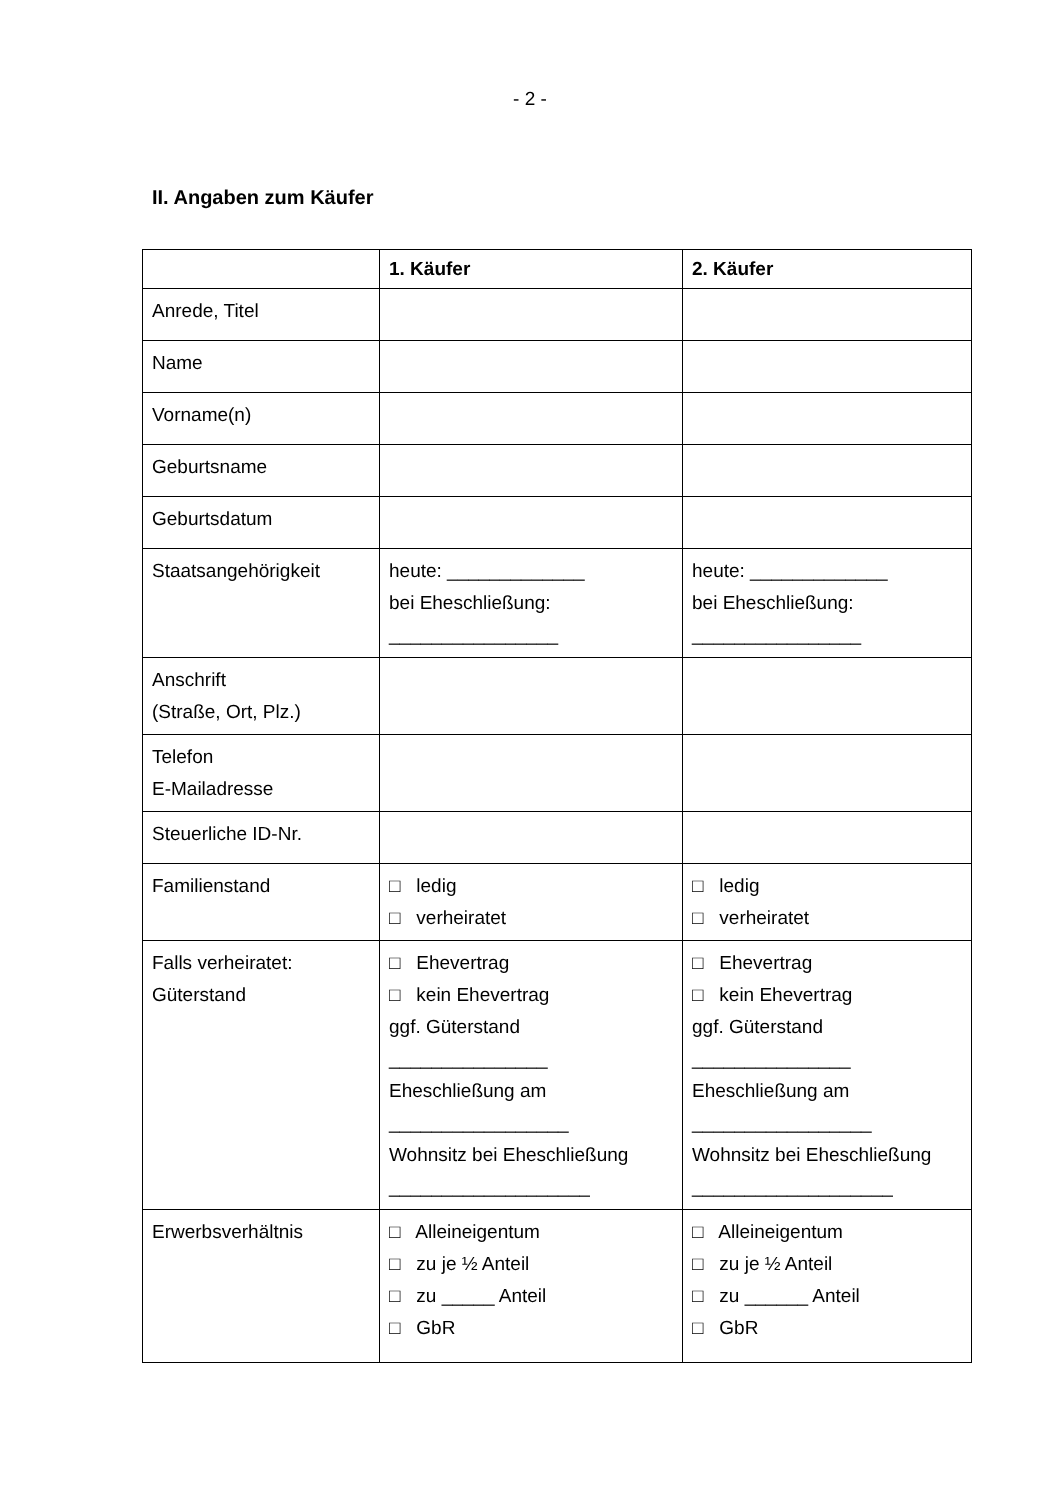- 2 -
II. Angaben zum Käufer
| | 1. Käufer | 2. Käufer |
| --- | --- | --- |
| Anrede, Titel | | |
| Name | | |
| Vorname(n) | | |
| Geburtsname | | |
| Geburtsdatum | | |
| Staatsangehörigkeit | heute: _____________ bei Eheschließung: ________________ | heute: _____________ bei Eheschließung: ________________ |
| Anschrift (Straße, Ort, Plz.) | | |
| Telefon E-Mailadresse | | |
| Steuerliche ID-Nr. | | |
| Familienstand | □ ledig □ verheiratet | □ ledig □ verheiratet |
| Falls verheiratet: Güterstand | □ Ehevertrag □ kein Ehevertrag ggf. Güterstand _______________ Eheschließung am _________________ Wohnsitz bei Eheschließung ___________________ | □ Ehevertrag □ kein Ehevertrag ggf. Güterstand _______________ Eheschließung am _________________ Wohnsitz bei Eheschließung ___________________ |
| Erwerbsverhältnis | □ Alleineigentum □ zu je ½ Anteil □ zu _____ Anteil □ GbR | □ Alleineigentum □ zu je ½ Anteil □ zu ______ Anteil □ GbR |